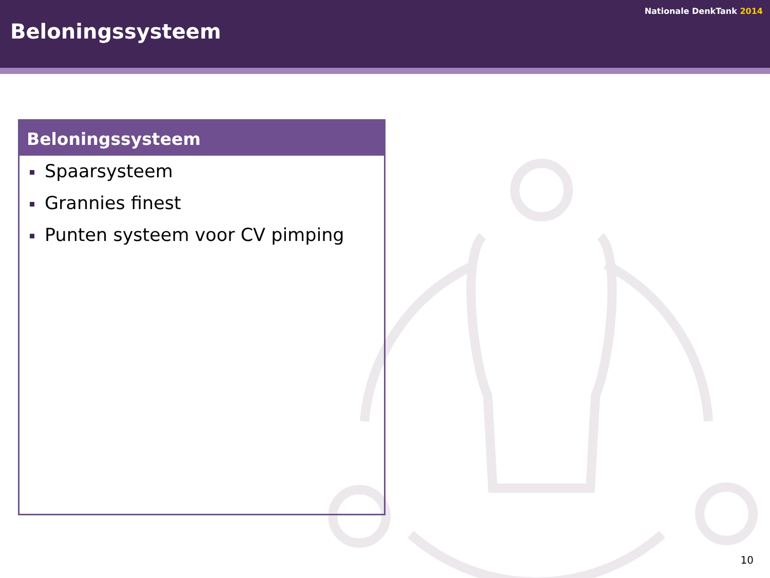Nationale DenkTank 2014
Beloningssysteem
Beloningssysteem
Spaarsysteem
Grannies finest
Punten systeem voor CV pimping
10